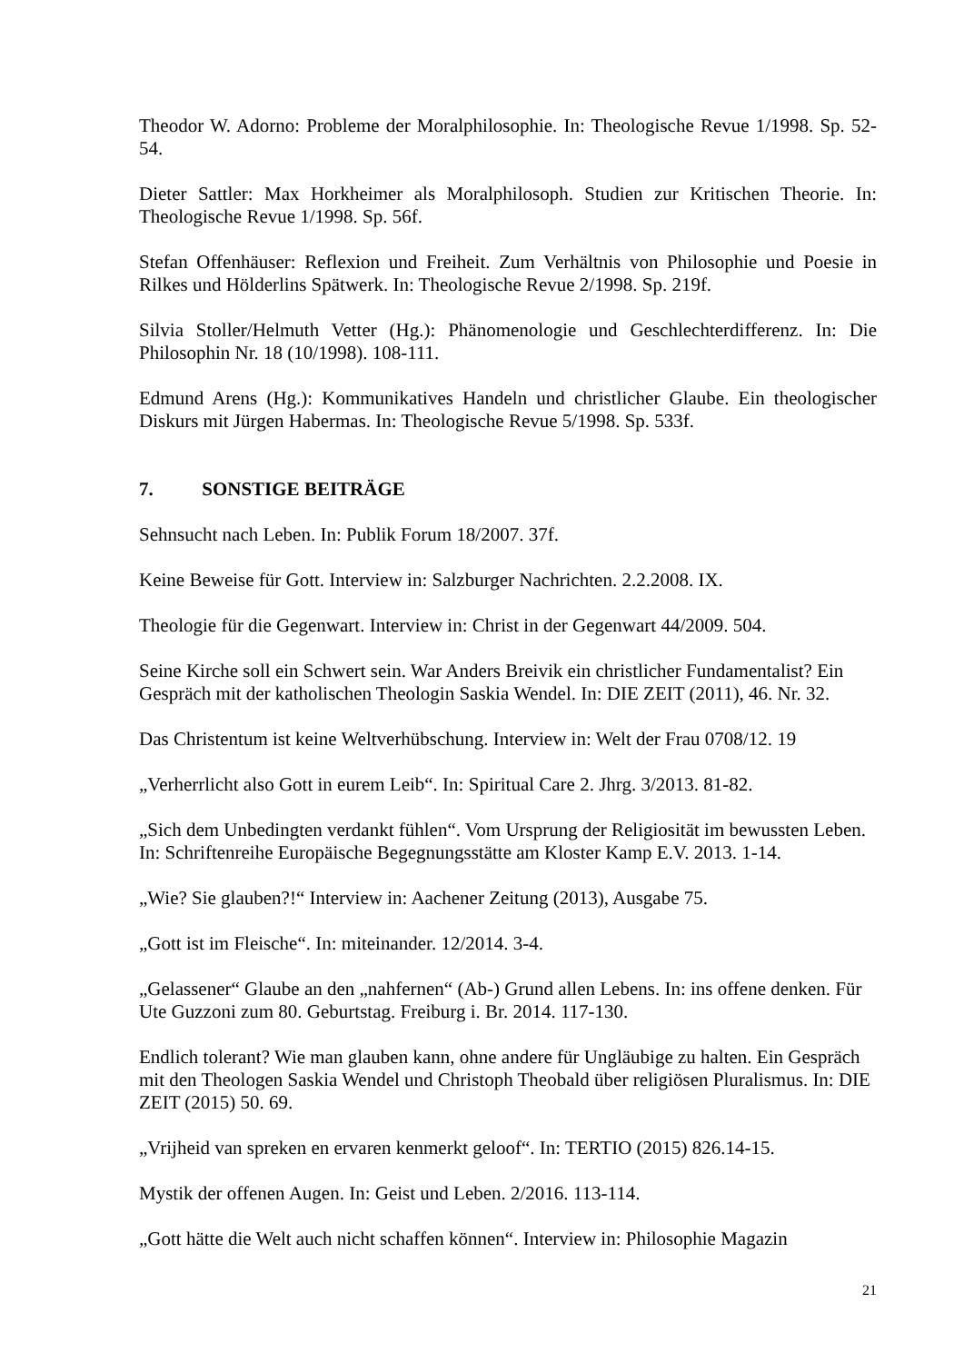Theodor W. Adorno: Probleme der Moralphilosophie. In: Theologische Revue 1/1998. Sp. 52-54.
Dieter Sattler: Max Horkheimer als Moralphilosoph. Studien zur Kritischen Theorie. In: Theologische Revue 1/1998. Sp. 56f.
Stefan Offenhäuser: Reflexion und Freiheit. Zum Verhältnis von Philosophie und Poesie in Rilkes und Hölderlins Spätwerk. In: Theologische Revue 2/1998. Sp. 219f.
Silvia Stoller/Helmuth Vetter (Hg.): Phänomenologie und Geschlechterdifferenz. In: Die Philosophin Nr. 18 (10/1998). 108-111.
Edmund Arens (Hg.): Kommunikatives Handeln und christlicher Glaube. Ein theologischer Diskurs mit Jürgen Habermas. In: Theologische Revue 5/1998. Sp. 533f.
7. SONSTIGE BEITRÄGE
Sehnsucht nach Leben. In: Publik Forum 18/2007. 37f.
Keine Beweise für Gott. Interview in: Salzburger Nachrichten. 2.2.2008. IX.
Theologie für die Gegenwart. Interview in: Christ in der Gegenwart 44/2009. 504.
Seine Kirche soll ein Schwert sein. War Anders Breivik ein christlicher Fundamentalist? Ein Gespräch mit der katholischen Theologin Saskia Wendel. In: DIE ZEIT (2011), 46. Nr. 32.
Das Christentum ist keine Weltverhübschung. Interview in: Welt der Frau 0708/12. 19
„Verherrlicht also Gott in eurem Leib“. In: Spiritual Care 2. Jhrg. 3/2013. 81-82.
„Sich dem Unbedingten verdankt fühlen“. Vom Ursprung der Religiosität im bewussten Leben. In: Schriftenreihe Europäische Begegnungsstätte am Kloster Kamp E.V. 2013. 1-14.
„Wie? Sie glauben?!“ Interview in: Aachener Zeitung (2013), Ausgabe 75.
„Gott ist im Fleische“. In: miteinander. 12/2014. 3-4.
„Gelassener“ Glaube an den „nahfernen“ (Ab-) Grund allen Lebens. In: ins offene denken. Für Ute Guzzoni zum 80. Geburtstag. Freiburg i. Br. 2014. 117-130.
Endlich tolerant? Wie man glauben kann, ohne andere für Ungläubige zu halten. Ein Gespräch mit den Theologen Saskia Wendel und Christoph Theobald über religiösen Pluralismus. In: DIE ZEIT (2015) 50. 69.
„Vrijheid van spreken en ervaren kenmerkt geloof“. In: TERTIO (2015) 826.14-15.
Mystik der offenen Augen. In: Geist und Leben. 2/2016. 113-114.
„Gott hätte die Welt auch nicht schaffen können“. Interview in: Philosophie Magazin
21